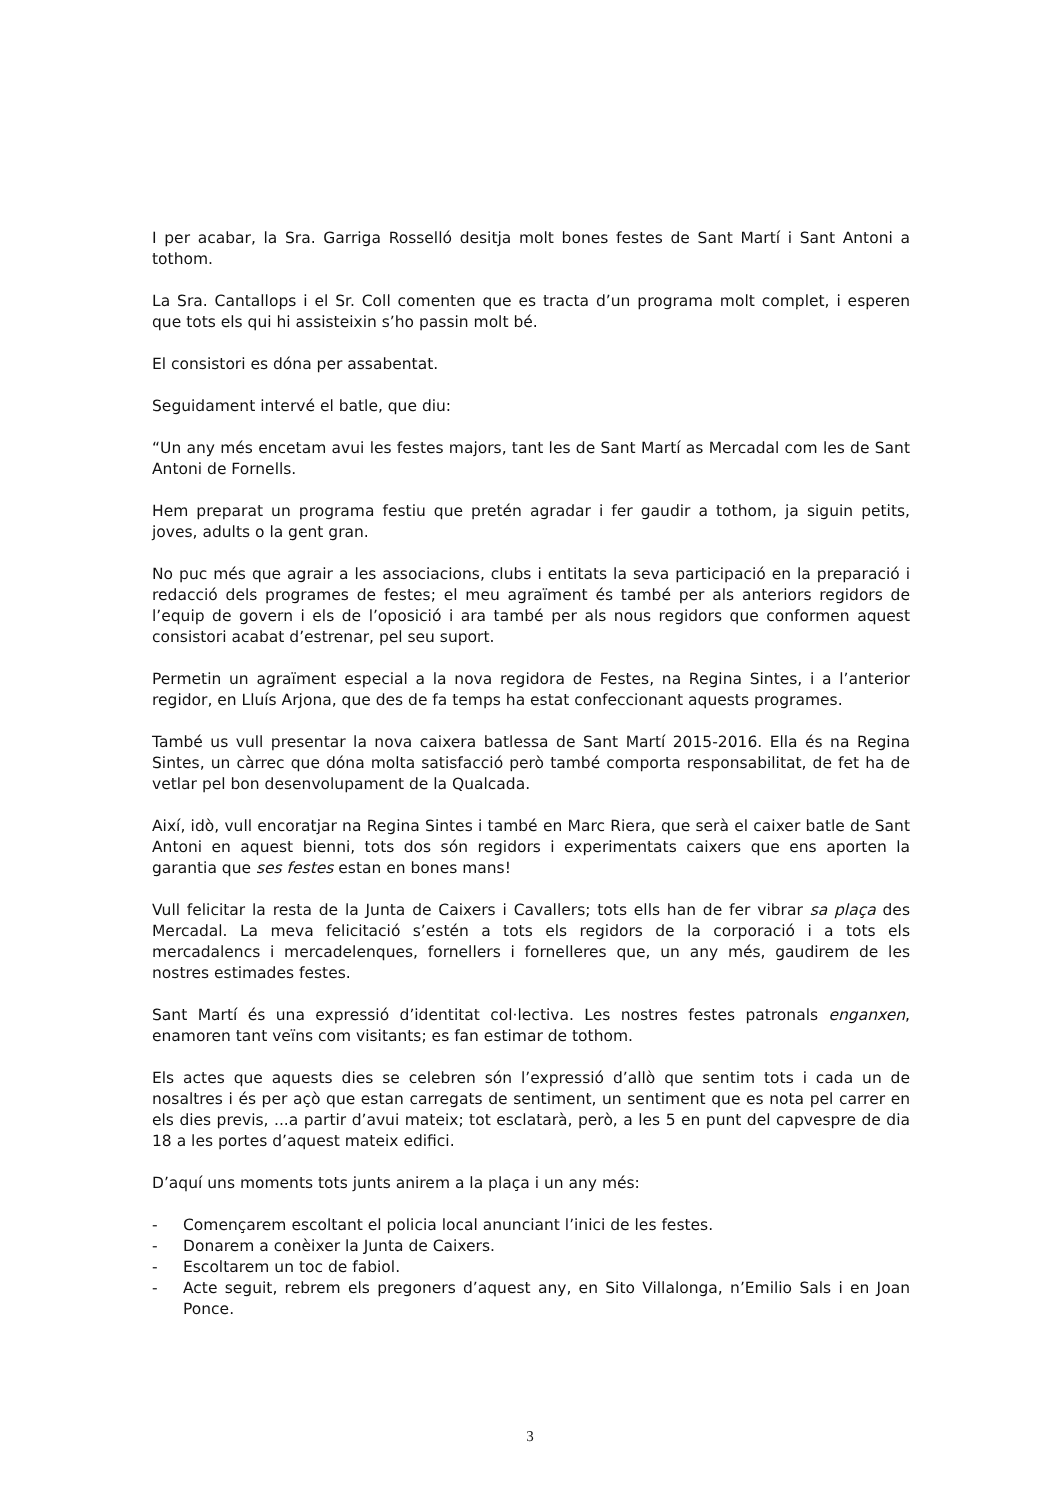I per acabar, la Sra. Garriga Rosselló desitja molt bones festes de Sant Martí i Sant Antoni a tothom.
La Sra. Cantallops i el Sr. Coll comenten que es tracta d’un programa molt complet, i esperen que tots els qui hi assisteixin s’ho passin molt bé.
El consistori es dóna per assabentat.
Seguidament intervé el batle, que diu:
“Un any més encetam avui les festes majors, tant les de Sant Martí as Mercadal com les de Sant Antoni de Fornells.
Hem preparat un programa festiu que pretén agradar i fer gaudir a tothom, ja siguin petits, joves, adults o la gent gran.
No puc més que agrair a les associacions, clubs i entitats la seva participació en la preparació i redacció dels programes de festes; el meu agraïment és també per als anteriors regidors de l’equip de govern i els de l’oposició i ara també per als nous regidors que conformen aquest consistori acabat d’estrenar, pel seu suport.
Permetin un agraïment especial a la nova regidora de Festes, na Regina Sintes, i a l’anterior regidor, en Lluís Arjona, que des de fa temps ha estat confeccionant aquests programes.
També us vull presentar la nova caixera batlessa de Sant Martí 2015-2016. Ella és na Regina Sintes, un càrrec que dóna molta satisfacció però també comporta responsabilitat, de fet ha de vetlar pel bon desenvolupament de la Qualcada.
Així, idò, vull encoratjar na Regina Sintes i també en Marc Riera, que serà el caixer batle de Sant Antoni en aquest bienni, tots dos són regidors i experimentats caixers que ens aporten la garantia que ses festes estan en bones mans!
Vull felicitar la resta de la Junta de Caixers i Cavallers; tots ells han de fer vibrar sa plaça des Mercadal. La meva felicitació s’estén a tots els regidors de la corporació i a tots els mercadalencs i mercadelenques, fornellers i fornelleres que, un any més, gaudirem de les nostres estimades festes.
Sant Martí és una expressió d’identitat col·lectiva. Les nostres festes patronals enganxen, enamoren tant veïns com visitants; es fan estimar de tothom.
Els actes que aquests dies se celebren són l’expressió d’allò que sentim tots i cada un de nosaltres i és per açò que estan carregats de sentiment, un sentiment que es nota pel carrer en els dies previs, ...a partir d’avui mateix; tot esclatarà, però, a les 5 en punt del capvespre de dia 18 a les portes d’aquest mateix edifici.
D’aquí uns moments tots junts anirem a la plaça i un any més:
- Començarem escoltant el policia local anunciant l’inici de les festes.
- Donarem a conèixer la Junta de Caixers.
- Escoltarem un toc de fabiol.
- Acte seguit, rebrem els pregoners d’aquest any, en Sito Villalonga, n’Emilio Sals i en Joan Ponce.
3